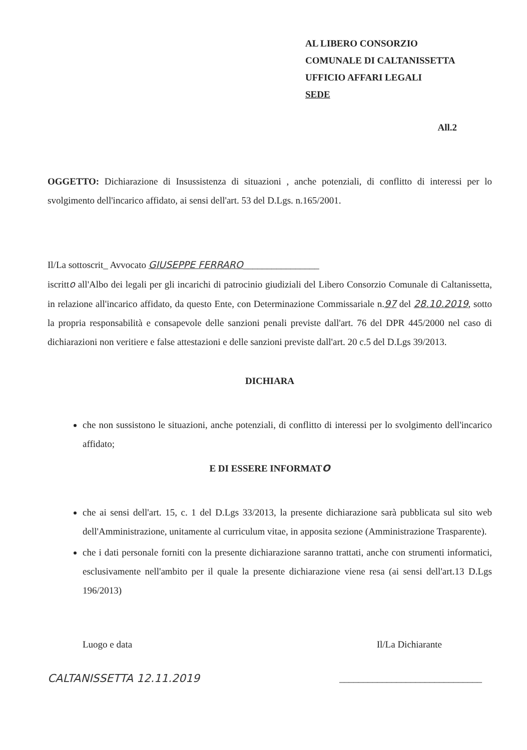AL LIBERO CONSORZIO
COMUNALE DI CALTANISSETTA
UFFICIO AFFARI LEGALI
SEDE
All.2
OGGETTO: Dichiarazione di Insussistenza di situazioni , anche potenziali, di conflitto di interessi per lo svolgimento dell'incarico affidato, ai sensi dell'art. 53 del D.Lgs. n.165/2001.
Il/La sottoscrit_ Avvocato GIUSEPPE FERRARO________________
iscritto all'Albo dei legali per gli incarichi di patrocinio giudiziali del Libero Consorzio Comunale di Caltanissetta, in relazione all'incarico affidato, da questo Ente, con Determinazione Commissariale n.97 del 28.10.2019, sotto la propria responsabilità e consapevole delle sanzioni penali previste dall'art. 76 del DPR 445/2000 nel caso di dichiarazioni non veritiere e false attestazioni e delle sanzioni previste dall'art. 20 c.5 del D.Lgs 39/2013.
DICHIARA
che non sussistono le situazioni, anche potenziali, di conflitto di interessi per lo svolgimento dell'incarico affidato;
E DI ESSERE INFORMATO
che ai sensi dell'art. 15, c. 1 del D.Lgs 33/2013, la presente dichiarazione sarà pubblicata sul sito web dell'Amministrazione, unitamente al curriculum vitae, in apposita sezione (Amministrazione Trasparente).
che i dati personale forniti con la presente dichiarazione saranno trattati, anche con strumenti informatici, esclusivamente nell'ambito per il quale la presente dichiarazione viene resa (ai sensi dell'art.13 D.Lgs 196/2013)
Luogo e data Il/La Dichiarante
CALTANISSETTA 12.11.2019 ______________________________